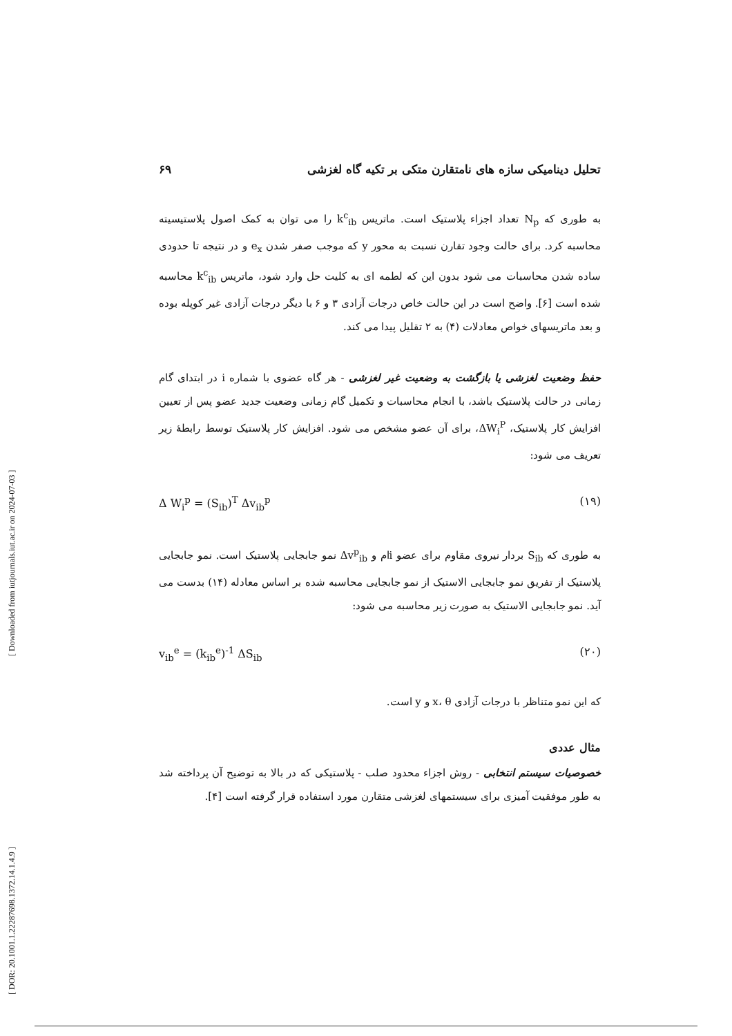تحلیل دینامیکی سازه های نامتقارن متکی بر تکیه گاه لغزشی ۶۹
به طوری که N<sub>p</sub> تعداد اجزاء پلاستیک است. ماتریس k<sup>c</sup><sub>ib</sub> را می توان به کمک اصول پلاستیسیته محاسبه کرد. برای حالت وجود تقارن نسبت به محور y که موجب صفر شدن e<sub>x</sub> و در نتیجه تا حدودی ساده شدن محاسبات می شود بدون این که لطمه ای به کلیت حل وارد شود، ماتریس k<sup>c</sup><sub>ib</sub> محاسبه شده است [۶]. واضح است در این حالت خاص درجات آزادی ۳ و ۶ با دیگر درجات آزادی غیر کوپله بوده و بعد ماتریسهای خواص معادلات (۴) به ۲ تقلیل پیدا می کند.
حفظ وضعیت لغزشی یا بازگشت به وضعیت غیر لغزشی - هر گاه عضوی با شماره i در ابتدای گام زمانی در حالت پلاستیک باشد، با انجام محاسبات و تکمیل گام زمانی وضعیت جدید عضو پس از تعیین افزایش کار پلاستیک، ΔW<sub>i</sub><sup>P</sup>، برای آن عضو مشخص می شود. افزایش کار پلاستیک توسط رابطهٔ زیر تعریف می شود:
Δ W<sub>i</sub><sup>p</sup> = (S<sub>ib</sub>)<sup>T</sup> Δv<sub>ib</sub><sup>p</sup> (۱۹)
به طوری که S<sub>ib</sub> بردار نیروی مقاوم برای عضو iام و Δv<sup>p</sup><sub>ib</sub> نمو جابجایی پلاستیک است. نمو جابجایی پلاستیک از تفریق نمو جابجایی الاستیک از نمو جابجایی محاسبه شده بر اساس معادله (۱۴) بدست می آید. نمو جابجایی الاستیک به صورت زیر محاسبه می شود:
v<sub>ib</sub><sup>e</sup> = (k<sub>ib</sub><sup>e</sup>)<sup>-1</sup> ΔS<sub>ib</sub> (۲۰)
که این نمو متناظر با درجات آزادی x، θ و y است.
مثال عددی
خصوصیات سیستم انتخابی - روش اجزاء محدود صلب - پلاستیکی که در بالا به توضیح آن پرداخته شد به طور موفقیت آمیزی برای سیستمهای لغزشی متقارن مورد استفاده قرار گرفته است [۴].
[ DOR: 20.1001.1.22287698.1372.14.1.4.9 ] [ Downloaded from iutjournals.iut.ac.ir on 2024-07-03 ]